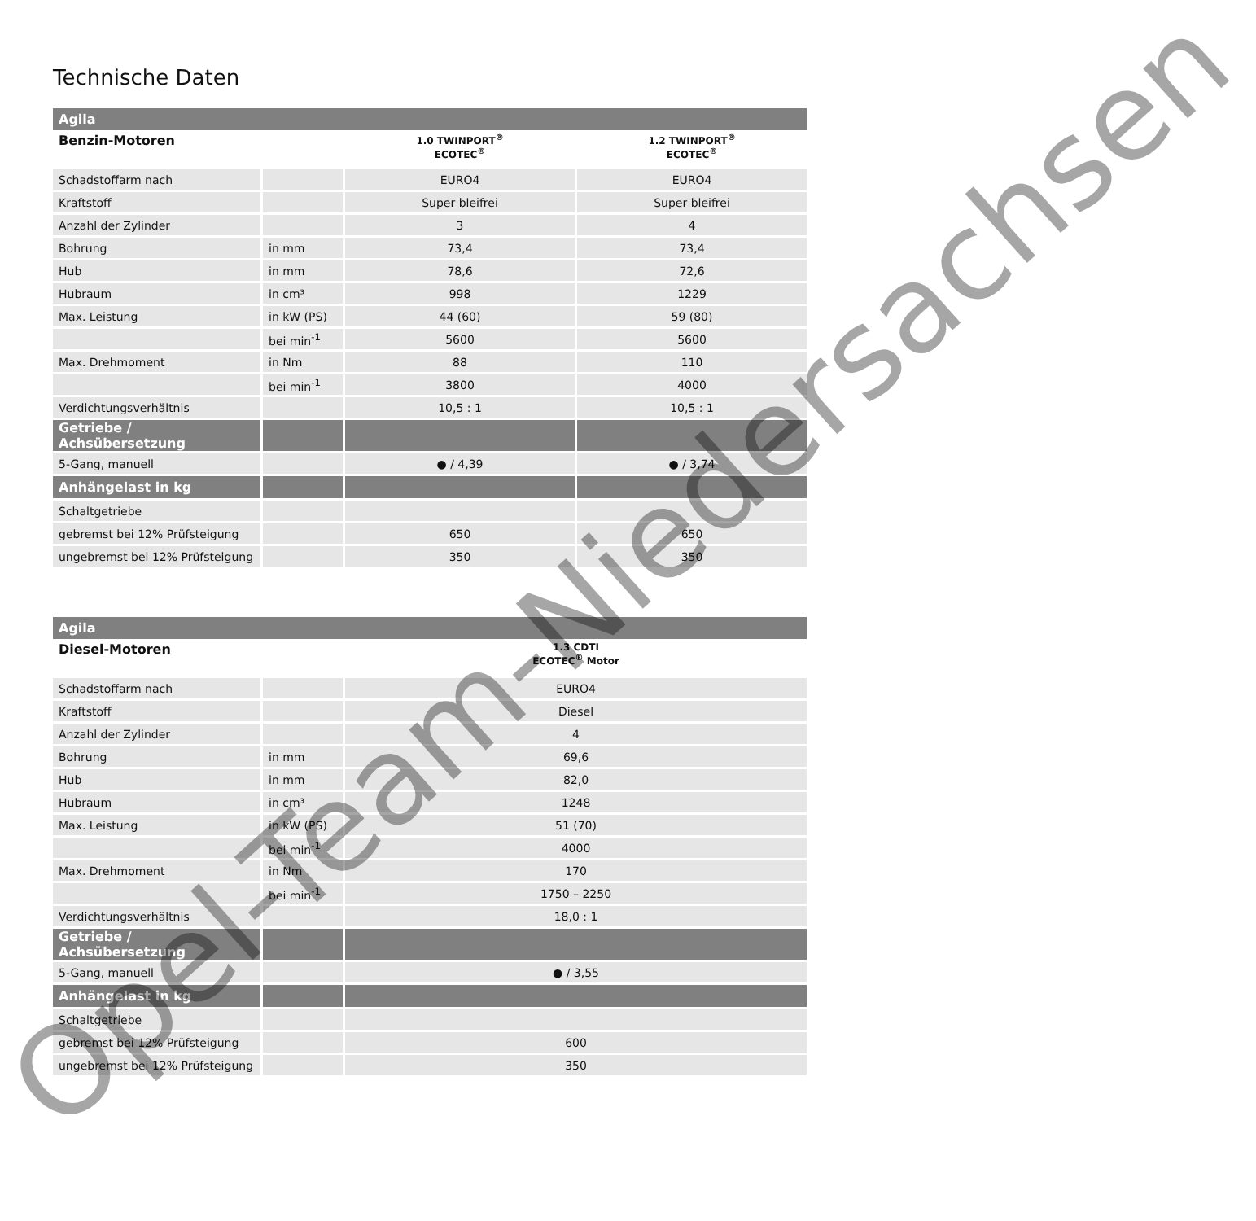Technische Daten
| Agila | | | |
| Benzin-Motoren | | 1.0 TWINPORT<sup>®</sup> ECOTEC<sup>®</sup> | 1.2 TWINPORT<sup>®</sup> ECOTEC<sup>®</sup> |
| Schadstoffarm nach | | EURO4 | EURO4 |
| Kraftstoff | | Super bleifrei | Super bleifrei |
| Anzahl der Zylinder | | 3 | 4 |
| Bohrung | in mm | 73,4 | 73,4 |
| Hub | in mm | 78,6 | 72,6 |
| Hubraum | in cm³ | 998 | 1229 |
| Max. Leistung | in kW (PS) | 44 (60) | 59 (80) |
| | bei min<sup>-1</sup> | 5600 | 5600 |
| Max. Drehmoment | in Nm | 88 | 110 |
| | bei min<sup>-1</sup> | 3800 | 4000 |
| Verdichtungsverhältnis | | 10,5 : 1 | 10,5 : 1 |
| Getriebe / Achsübersetzung | | | |
| 5-Gang, manuell | | ● / 4,39 | ● / 3,74 |
| Anhängelast in kg | | | |
| Schaltgetriebe | | | |
| gebremst bei 12% Prüfsteigung | | 650 | 650 |
| ungebremst bei 12% Prüfsteigung | | 350 | 350 |
| Agila | | |
| Diesel-Motoren | | 1.3 CDTI ECOTEC<sup>®</sup> Motor |
| Schadstoffarm nach | | EURO4 |
| Kraftstoff | | Diesel |
| Anzahl der Zylinder | | 4 |
| Bohrung | in mm | 69,6 |
| Hub | in mm | 82,0 |
| Hubraum | in cm³ | 1248 |
| Max. Leistung | in kW (PS) | 51 (70) |
| | bei min<sup>-1</sup> | 4000 |
| Max. Drehmoment | in Nm | 170 |
| | bei min<sup>-1</sup> | 1750 – 2250 |
| Verdichtungsverhältnis | | 18,0 : 1 |
| Getriebe / Achsübersetzung | | |
| 5-Gang, manuell | | ● / 3,55 |
| Anhängelast in kg | | |
| Schaltgetriebe | | |
| gebremst bei 12% Prüfsteigung | | 600 |
| ungebremst bei 12% Prüfsteigung | | 350 |
Opel-Team-Niedersachsen